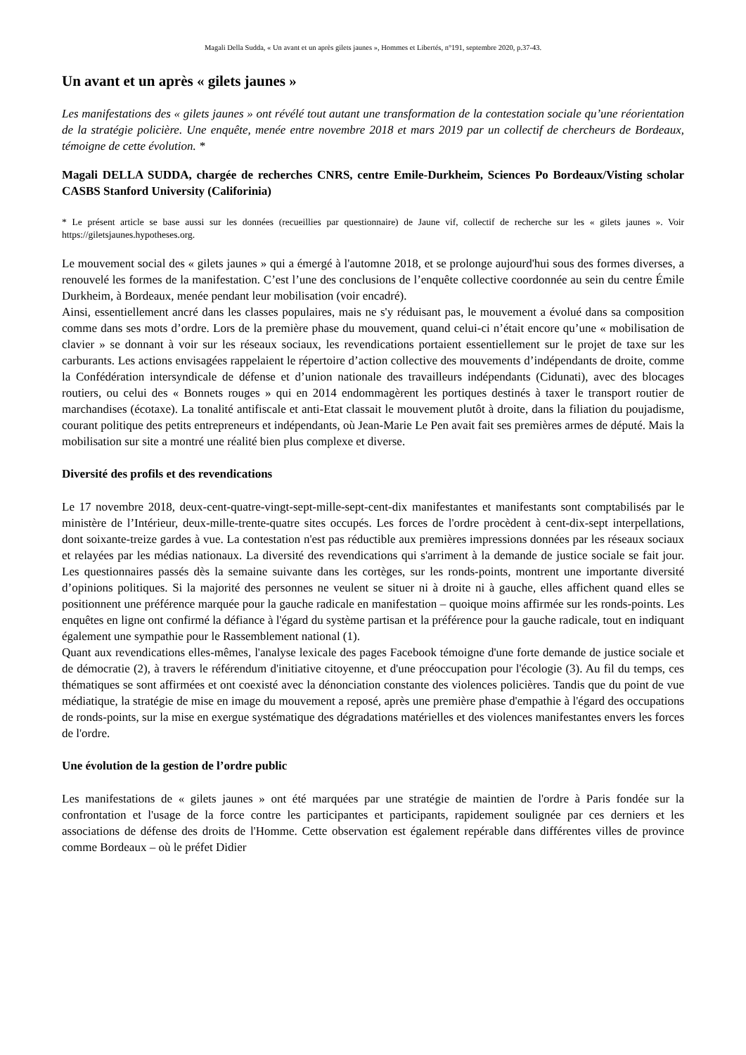Magali Della Sudda, « Un avant et un après gilets jaunes », Hommes et Libertés, n°191, septembre 2020, p.37-43.
Un avant et un après « gilets jaunes »
Les manifestations des « gilets jaunes » ont révélé tout autant une transformation de la contestation sociale qu’une réorientation de la stratégie policière. Une enquête, menée entre novembre 2018 et mars 2019 par un collectif de chercheurs de Bordeaux, témoigne de cette évolution. *
Magali DELLA SUDDA, chargée de recherches CNRS, centre Emile-Durkheim, Sciences Po Bordeaux/Visting scholar CASBS Stanford University (Califorinia)
* Le présent article se base aussi sur les données (recueillies par questionnaire) de Jaune vif, collectif de recherche sur les « gilets jaunes ». Voir https://giletsjaunes.hypotheses.org.
Le mouvement social des « gilets jaunes » qui a émergé à l'automne 2018, et se prolonge aujourd'hui sous des formes diverses, a renouvelé les formes de la manifestation. C’est l’une des conclusions de l’enquête collective coordonnée au sein du centre Émile Durkheim, à Bordeaux, menée pendant leur mobilisation (voir encadré).
Ainsi, essentiellement ancré dans les classes populaires, mais ne s'y réduisant pas, le mouvement a évolué dans sa composition comme dans ses mots d’ordre. Lors de la première phase du mouvement, quand celui-ci n’était encore qu’une « mobilisation de clavier » se donnant à voir sur les réseaux sociaux, les revendications portaient essentiellement sur le projet de taxe sur les carburants. Les actions envisagées rappelaient le répertoire d’action collective des mouvements d’indépendants de droite, comme la Confédération intersyndicale de défense et d’union nationale des travailleurs indépendants (Cidunati), avec des blocages routiers, ou celui des « Bonnets rouges » qui en 2014 endommagèrent les portiques destinés à taxer le transport routier de marchandises (écotaxe). La tonalité antifiscale et anti-Etat classait le mouvement plutôt à droite, dans la filiation du poujadisme, courant politique des petits entrepreneurs et indépendants, où Jean-Marie Le Pen avait fait ses premières armes de député. Mais la mobilisation sur site a montré une réalité bien plus complexe et diverse.
Diversité des profils et des revendications
Le 17 novembre 2018, deux-cent-quatre-vingt-sept-mille-sept-cent-dix manifestantes et manifestants sont comptabilisés par le ministère de l’Intérieur, deux-mille-trente-quatre sites occupés. Les forces de l'ordre procèdent à cent-dix-sept interpellations, dont soixante-treize gardes à vue. La contestation n'est pas réductible aux premières impressions données par les réseaux sociaux et relayées par les médias nationaux. La diversité des revendications qui s'arriment à la demande de justice sociale se fait jour. Les questionnaires passés dès la semaine suivante dans les cortèges, sur les ronds-points, montrent une importante diversité d’opinions politiques. Si la majorité des personnes ne veulent se situer ni à droite ni à gauche, elles affichent quand elles se positionnent une préférence marquée pour la gauche radicale en manifestation – quoique moins affirmée sur les ronds-points. Les enquêtes en ligne ont confirmé la défiance à l'égard du système partisan et la préférence pour la gauche radicale, tout en indiquant également une sympathie pour le Rassemblement national (1).
Quant aux revendications elles-mêmes, l'analyse lexicale des pages Facebook témoigne d'une forte demande de justice sociale et de démocratie (2), à travers le référendum d'initiative citoyenne, et d'une préoccupation pour l'écologie (3). Au fil du temps, ces thématiques se sont affirmées et ont coexisté avec la dénonciation constante des violences policières. Tandis que du point de vue médiatique, la stratégie de mise en image du mouvement a reposé, après une première phase d'empathie à l'égard des occupations de ronds-points, sur la mise en exergue systématique des dégradations matérielles et des violences manifestantes envers les forces de l'ordre.
Une évolution de la gestion de l’ordre public
Les manifestations de « gilets jaunes » ont été marquées par une stratégie de maintien de l'ordre à Paris fondée sur la confrontation et l'usage de la force contre les participantes et participants, rapidement soulignée par ces derniers et les associations de défense des droits de l'Homme. Cette observation est également repérable dans différentes villes de province comme Bordeaux – où le préfet Didier